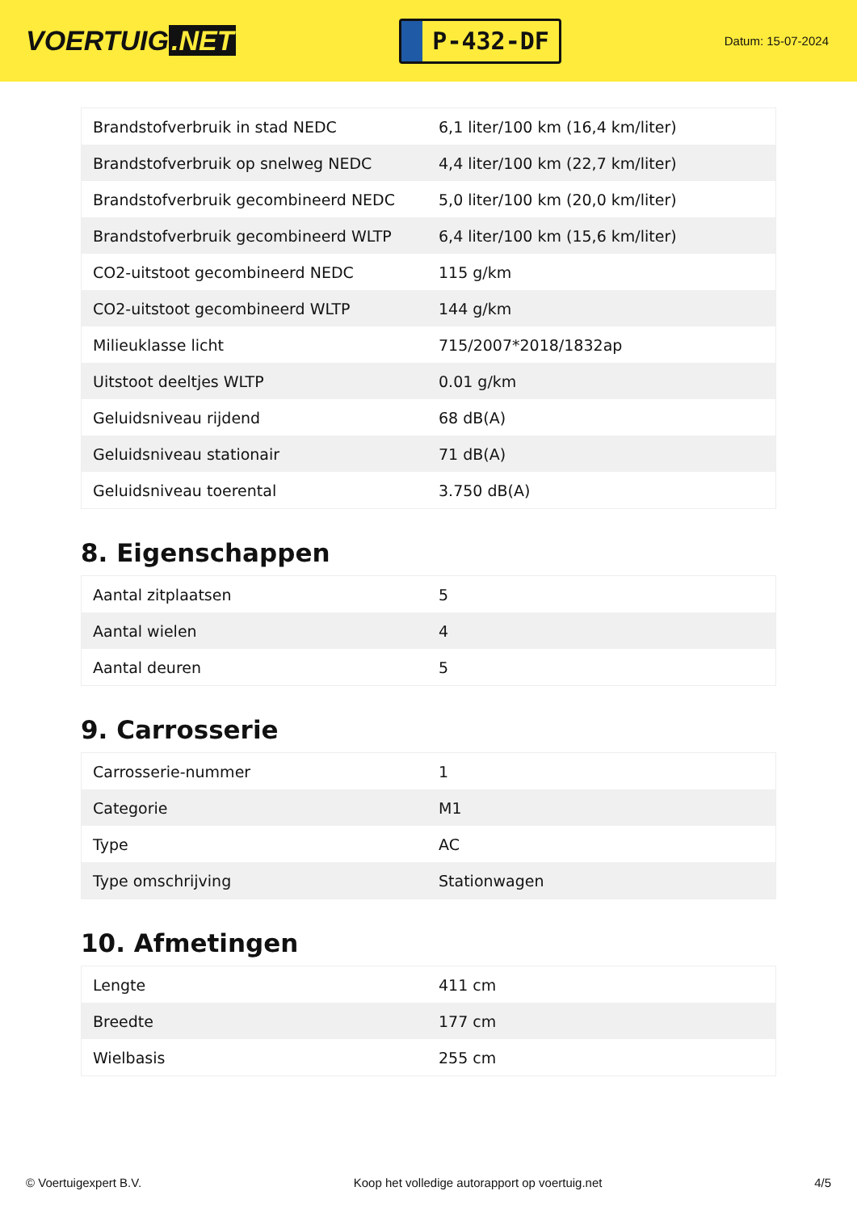VOERTUIG.NET
P-432-DF
Datum: 15-07-2024
| Brandstofverbruik in stad NEDC | 6,1 liter/100 km (16,4 km/liter) |
| Brandstofverbruik op snelweg NEDC | 4,4 liter/100 km (22,7 km/liter) |
| Brandstofverbruik gecombineerd NEDC | 5,0 liter/100 km (20,0 km/liter) |
| Brandstofverbruik gecombineerd WLTP | 6,4 liter/100 km (15,6 km/liter) |
| CO2-uitstoot gecombineerd NEDC | 115 g/km |
| CO2-uitstoot gecombineerd WLTP | 144 g/km |
| Milieuklasse licht | 715/2007*2018/1832ap |
| Uitstoot deeltjes WLTP | 0.01 g/km |
| Geluidsniveau rijdend | 68 dB(A) |
| Geluidsniveau stationair | 71 dB(A) |
| Geluidsniveau toerental | 3.750 dB(A) |
8. Eigenschappen
| Aantal zitplaatsen | 5 |
| Aantal wielen | 4 |
| Aantal deuren | 5 |
9. Carrosserie
| Carrosserie-nummer | 1 |
| Categorie | M1 |
| Type | AC |
| Type omschrijving | Stationwagen |
10. Afmetingen
| Lengte | 411 cm |
| Breedte | 177 cm |
| Wielbasis | 255 cm |
© Voertuigexpert B.V. Koop het volledige autorapport op voertuig.net 4/5